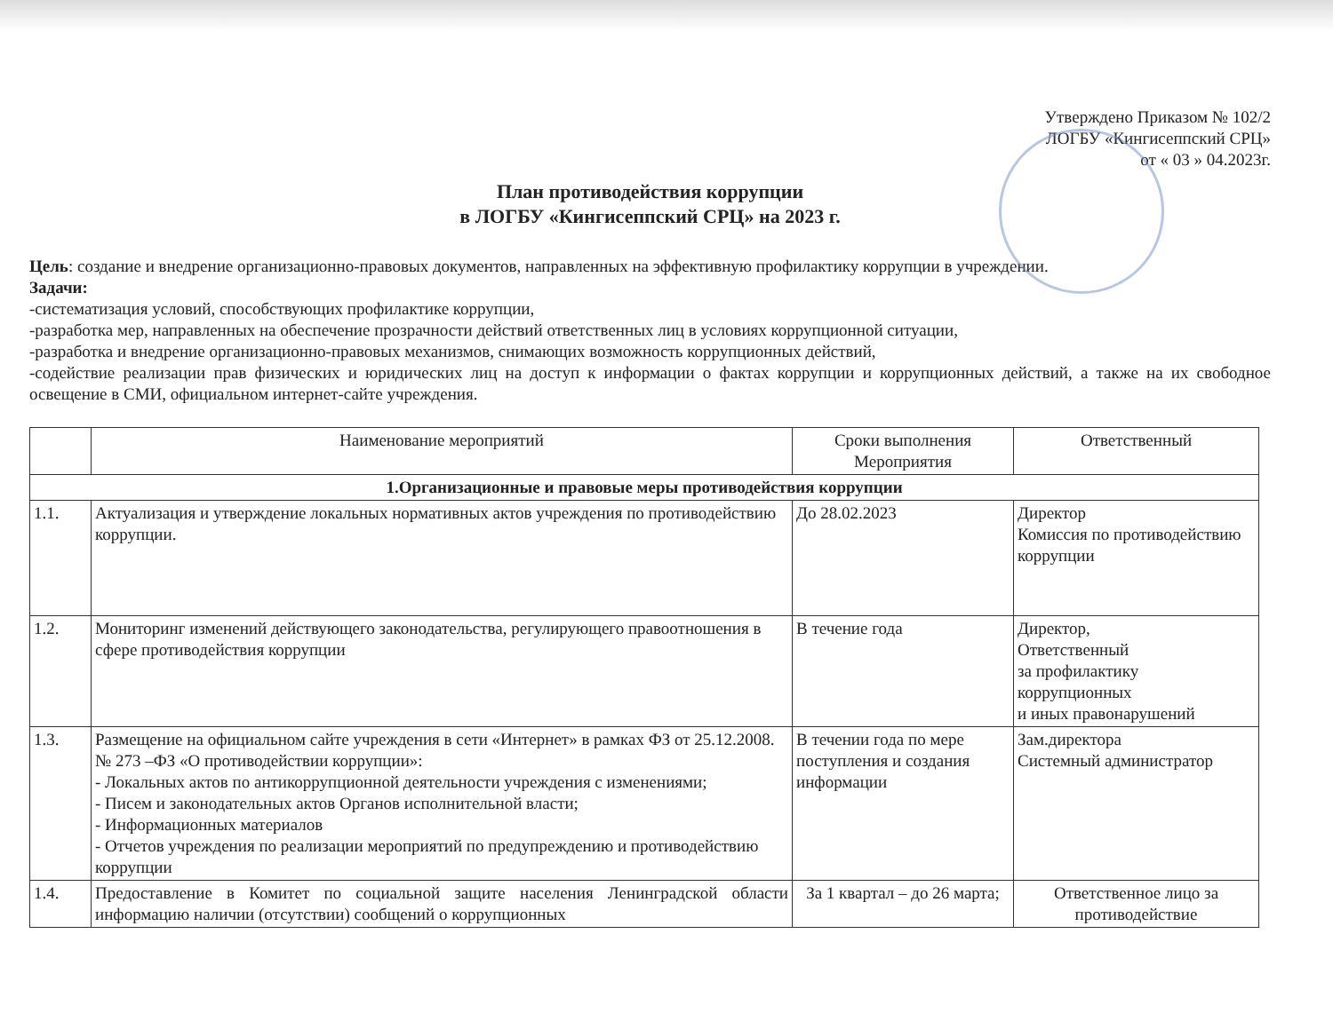Утверждено Приказом № 102/2
ЛОГБУ «Кингисеппский СРЦ»
от « 03 » 04.2023г.
План противодействия коррупции
в ЛОГБУ «Кингисеппский СРЦ» на 2023 г.
Цель: создание и внедрение организационно-правовых документов, направленных на эффективную профилактику коррупции в учреждении.
Задачи:
-систематизация условий, способствующих профилактике коррупции,
-разработка мер, направленных на обеспечение прозрачности действий ответственных лиц в условиях коррупционной ситуации,
-разработка и внедрение организационно-правовых механизмов, снимающих возможность коррупционных действий,
-содействие реализации прав физических и юридических лиц на доступ к информации о фактах коррупции и коррупционных действий, а также на их свободное освещение в СМИ, официальном интернет-сайте учреждения.
| | Наименование мероприятий | Сроки выполнения Мероприятия | Ответственный |
| --- | --- | --- | --- |
| 1.Организационные и правовые меры противодействия коррупции | | | |
| 1.1. | Актуализация и утверждение локальных нормативных актов учреждения по противодействию коррупции. | До 28.02.2023 | Директор Комиссия по противодействию коррупции |
| 1.2. | Мониторинг изменений действующего законодательства, регулирующего правоотношения в сфере противодействия коррупции | В течение года | Директор, Ответственный за профилактику коррупционных и иных правонарушений |
| 1.3. | Размещение на официальном сайте учреждения в сети «Интернет» в рамках ФЗ от 25.12.2008. № 273 –ФЗ «О противодействии коррупции»: - Локальных актов по антикоррупционной деятельности учреждения с изменениями; - Писем и законодательных актов Органов исполнительной власти; - Информационных материалов - Отчетов учреждения по реализации мероприятий по предупреждению и противодействию коррупции | В течении года по мере поступления и создания информации | Зам.директора Системный администратор |
| 1.4. | Предоставление в Комитет по социальной защите населения Ленинградской области информацию наличии (отсутствии) сообщений о коррупционных | За 1 квартал – до 26 марта; | Ответственное лицо за противодействие |